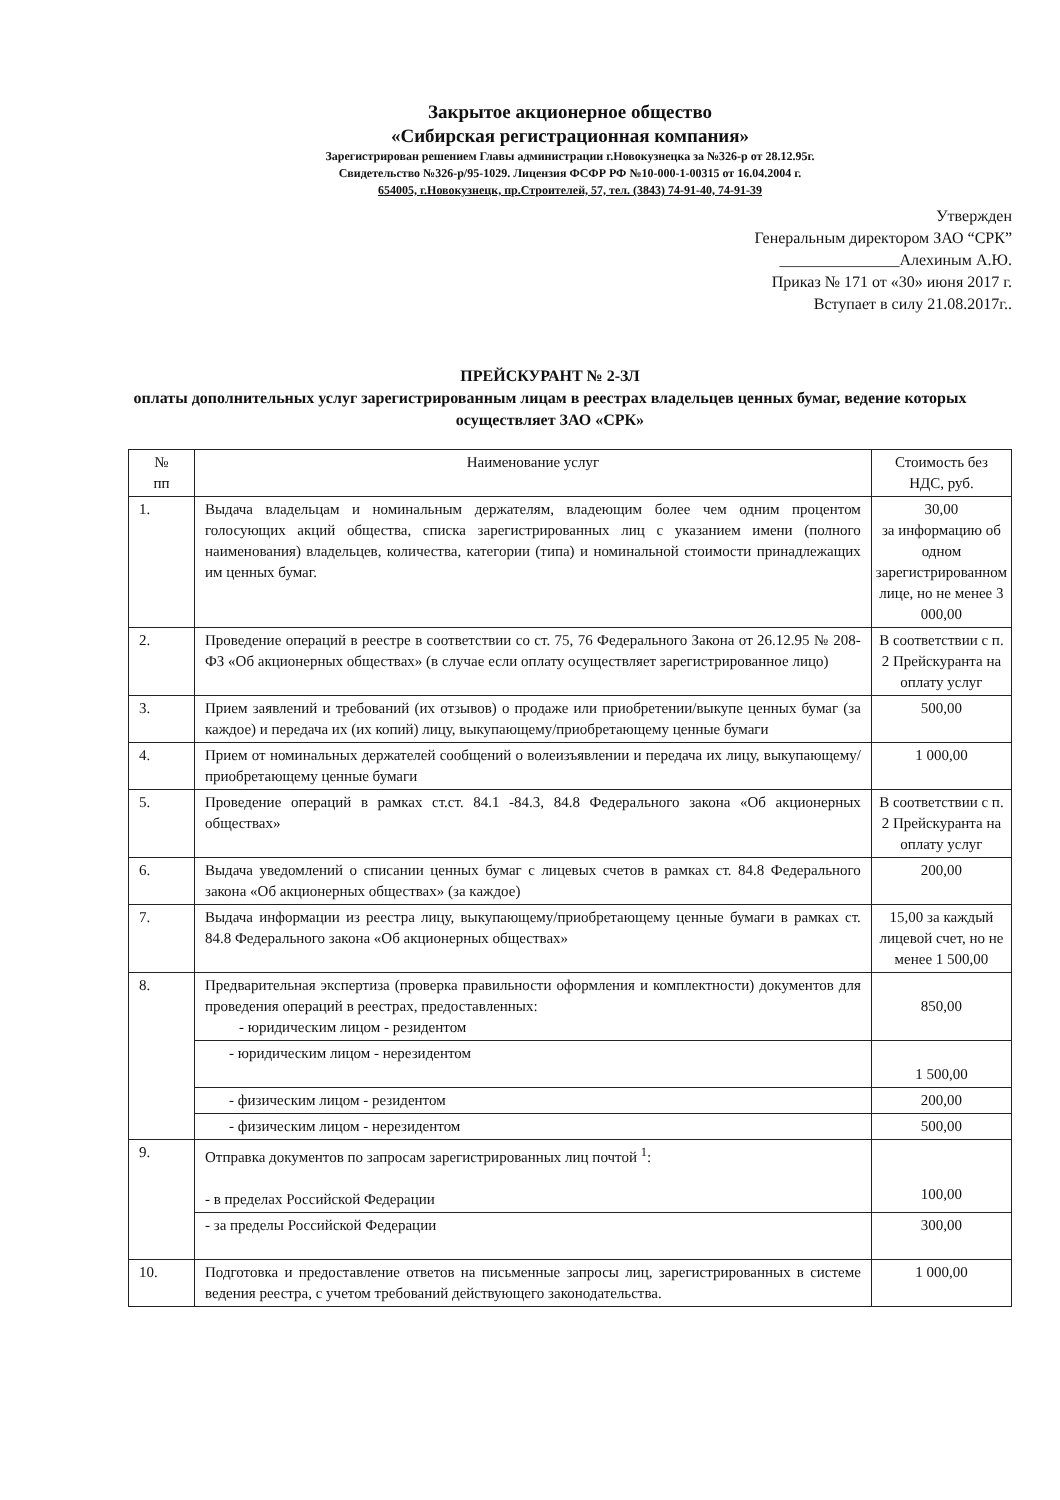Закрытое акционерное общество
«Сибирская регистрационная компания»
Зарегистрирован решением Главы администрации г.Новокузнецка за №326-р от 28.12.95г.
Свидетельство №326-р/95-1029. Лицензия ФСФР РФ №10-000-1-00315 от 16.04.2004 г.
654005, г.Новокузнецк, пр.Строителей, 57, тел. (3843) 74-91-40, 74-91-39
Утвержден
Генеральным директором ЗАО “СРК”
_______________Алехиным А.Ю.
Приказ № 171 от «30» июня 2017 г.
Вступает в силу 21.08.2017г..
ПРЕЙСКУРАНТ № 2-ЗЛ
оплаты дополнительных услуг зарегистрированным лицам в реестрах владельцев ценных бумаг, ведение которых осуществляет ЗАО «СРК»
| № пп | Наименование услуг | Стоимость без НДС, руб. |
| --- | --- | --- |
| 1. | Выдача владельцам и номинальным держателям, владеющим более чем одним процентом голосующих акций общества, списка зарегистрированных лиц с указанием имени (полного наименования) владельцев, количества, категории (типа) и номинальной стоимости принадлежащих им ценных бумаг. | 30,00 за информацию об одном зарегистрированном лице, но не менее 3 000,00 |
| 2. | Проведение операций в реестре в соответствии со ст. 75, 76 Федерального Закона от 26.12.95 № 208-ФЗ «Об акционерных обществах» (в случае если оплату осуществляет зарегистрированное лицо) | В соответствии с п. 2 Прейскуранта на оплату услуг |
| 3. | Прием заявлений и требований (их отзывов) о продаже или приобретении/выкупе ценных бумаг (за каждое) и передача их (их копий) лицу, выкупающему/приобретающему ценные бумаги | 500,00 |
| 4. | Прием от номинальных держателей сообщений о волеизъявлении и передача их лицу, выкупающему/приобретающему ценные бумаги | 1 000,00 |
| 5. | Проведение операций в рамках ст.ст. 84.1 -84.3, 84.8 Федерального закона «Об акционерных обществах» | В соответствии с п. 2 Прейскуранта на оплату услуг |
| 6. | Выдача уведомлений о списании ценных бумаг с лицевых счетов в рамках ст. 84.8 Федерального закона «Об акционерных обществах» (за каждое) | 200,00 |
| 7. | Выдача информации из реестра лицу, выкупающему/приобретающему ценные бумаги в рамках ст. 84.8 Федерального закона «Об акционерных обществах» | 15,00 за каждый лицевой счет, но не менее 1 500,00 |
| 8. | Предварительная экспертиза (проверка правильности оформления и комплектности) документов для проведения операций в реестрах, предоставленных: - юридическим лицом - резидентом | 850,00 |
| | - юридическим лицом - нерезидентом | 1 500,00 |
| | - физическим лицом - резидентом | 200,00 |
| | - физическим лицом - нерезидентом | 500,00 |
| 9. | Отправка документов по запросам зарегистрированных лиц почтой <sup>1</sup>: - в пределах Российской Федерации | 100,00 |
| | - за пределы Российской Федерации | 300,00 |
| 10. | Подготовка и предоставление ответов на письменные запросы лиц, зарегистрированных в системе ведения реестра, с учетом требований действующего законодательства. | 1 000,00 |